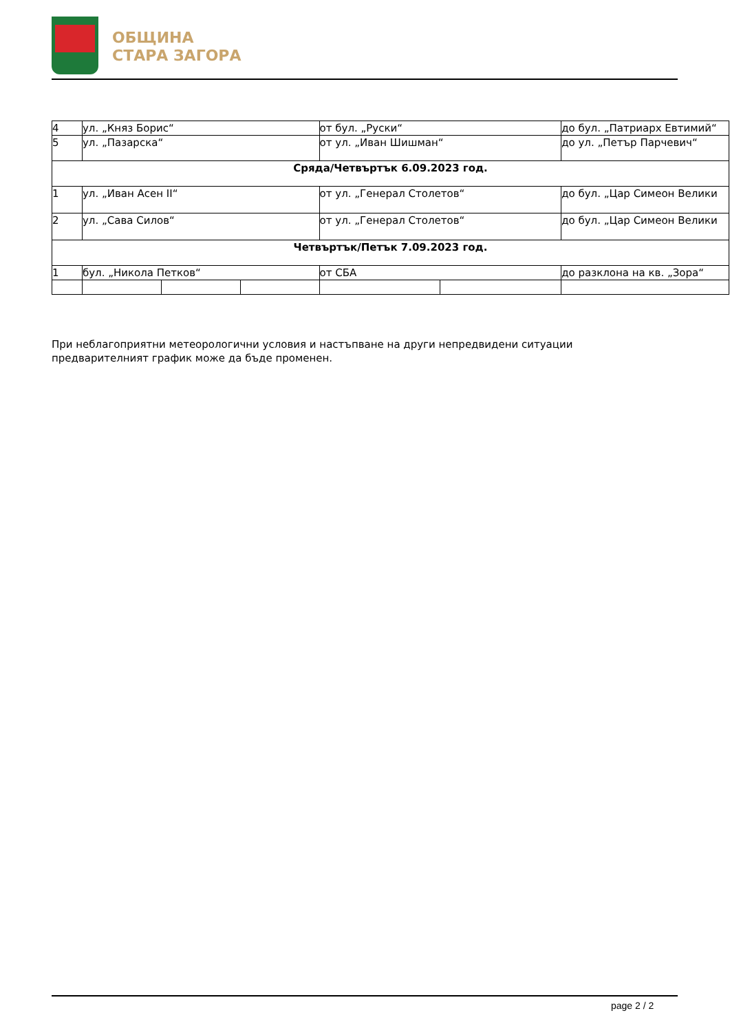ОБЩИНА
СТАРА ЗАГОРА
| 4 | ул. „Княз Борис“ | | | от бул. „Руски“ | | до бул. „Патриарх Евтимий“ |
| 5 | ул. „Пазарска“ | | | от ул. „Иван Шишман“ | | до ул. „Петър Парчевич“ |
| Сряда/Четвъртък 6.09.2023 год. | | | | | | |
| 1 | ул. „Иван Асен II“ | | | от ул. „Генерал Столетов“ | | до бул. „Цар Симеон Велики |
| 2 | ул. „Сава Силов“ | | | от ул. „Генерал Столетов“ | | до бул. „Цар Симеон Велики |
| Четвъртък/Петък 7.09.2023 год. | | | | | | |
| 1 | бул. „Никола Петков“ | | | от СБА | | до разклона на кв. „Зора“ |
При неблагоприятни метеорологични условия и настъпване на други непредвидени ситуации предварителният график може да бъде променен.
page 2 / 2